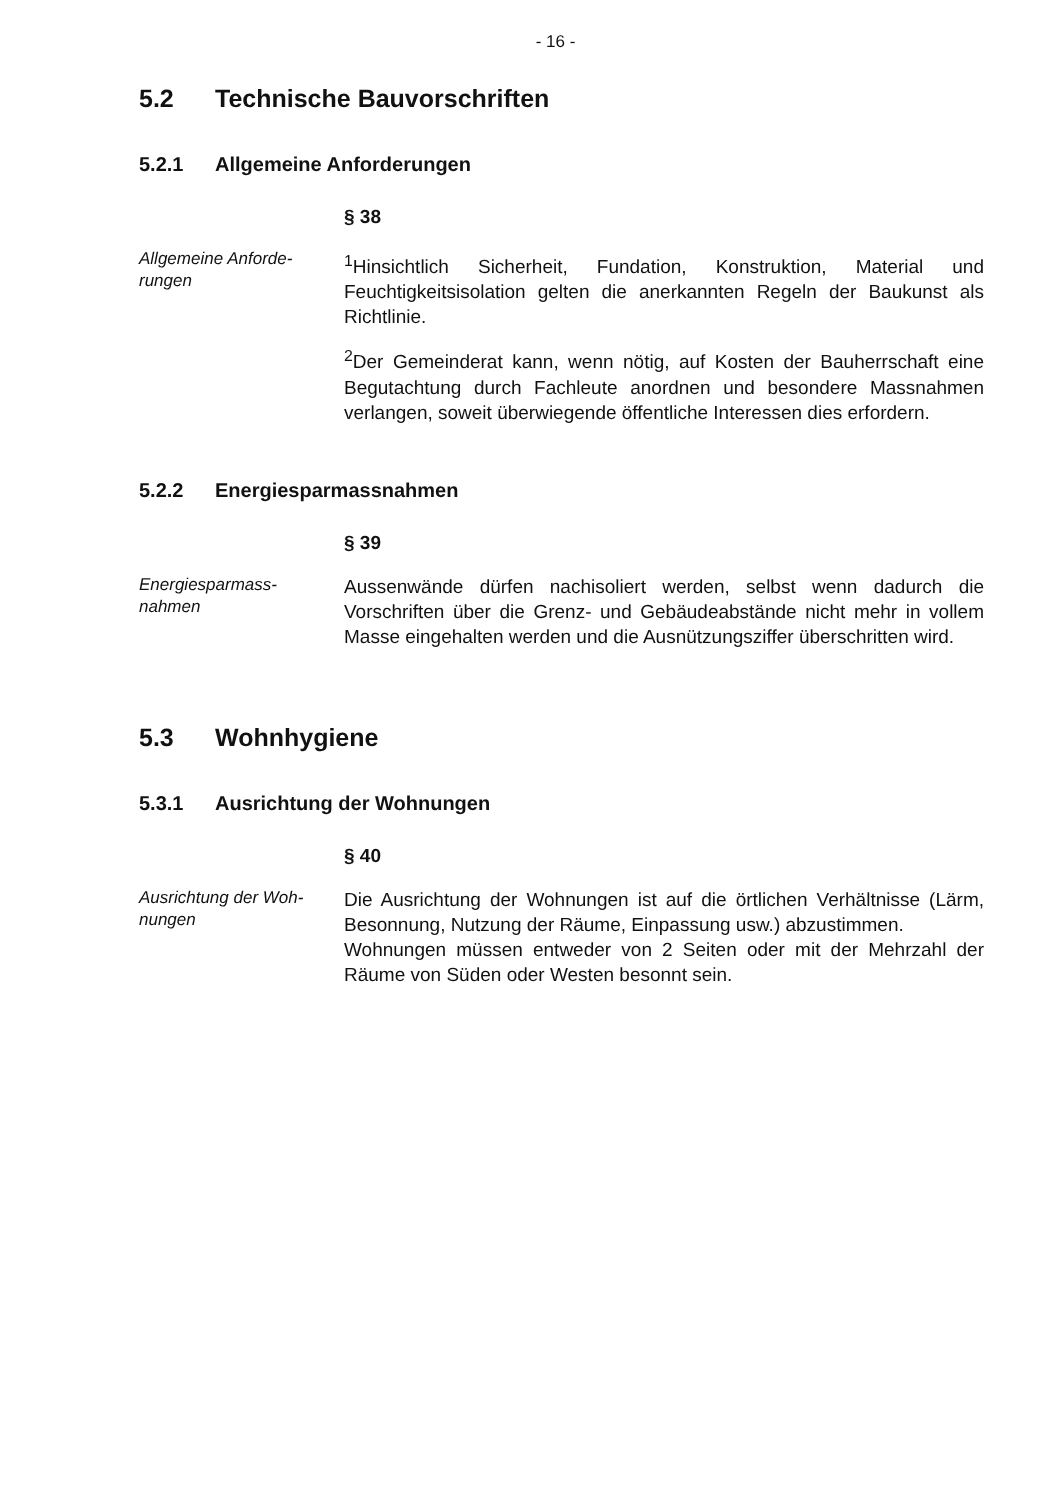- 16 -
5.2 Technische Bauvorschriften
5.2.1 Allgemeine Anforderungen
§ 38
Allgemeine Anforde-
rungen
<sup>1</sup> Hinsichtlich Sicherheit, Fundation, Konstruktion, Material und Feuchtigkeitsisolation gelten die anerkannten Regeln der Baukunst als Richtlinie.
<sup>2</sup> Der Gemeinderat kann, wenn nötig, auf Kosten der Bauherrschaft eine Begutachtung durch Fachleute anordnen und besondere Massnahmen verlangen, soweit überwiegende öffentliche Interessen dies erfordern.
5.2.2 Energiesparmassnahmen
§ 39
Energiesparmass-
nahmen
Aussenwände dürfen nachisoliert werden, selbst wenn dadurch die Vorschriften über die Grenz- und Gebäudeabstände nicht mehr in vollem Masse eingehalten werden und die Ausnützungsziffer überschritten wird.
5.3 Wohnhygiene
5.3.1 Ausrichtung der Wohnungen
§ 40
Ausrichtung der Woh-
nungen
Die Ausrichtung der Wohnungen ist auf die örtlichen Verhältnisse (Lärm, Besonnung, Nutzung der Räume, Einpassung usw.) abzustimmen.
Wohnungen müssen entweder von 2 Seiten oder mit der Mehrzahl der Räume von Süden oder Westen besonnt sein.